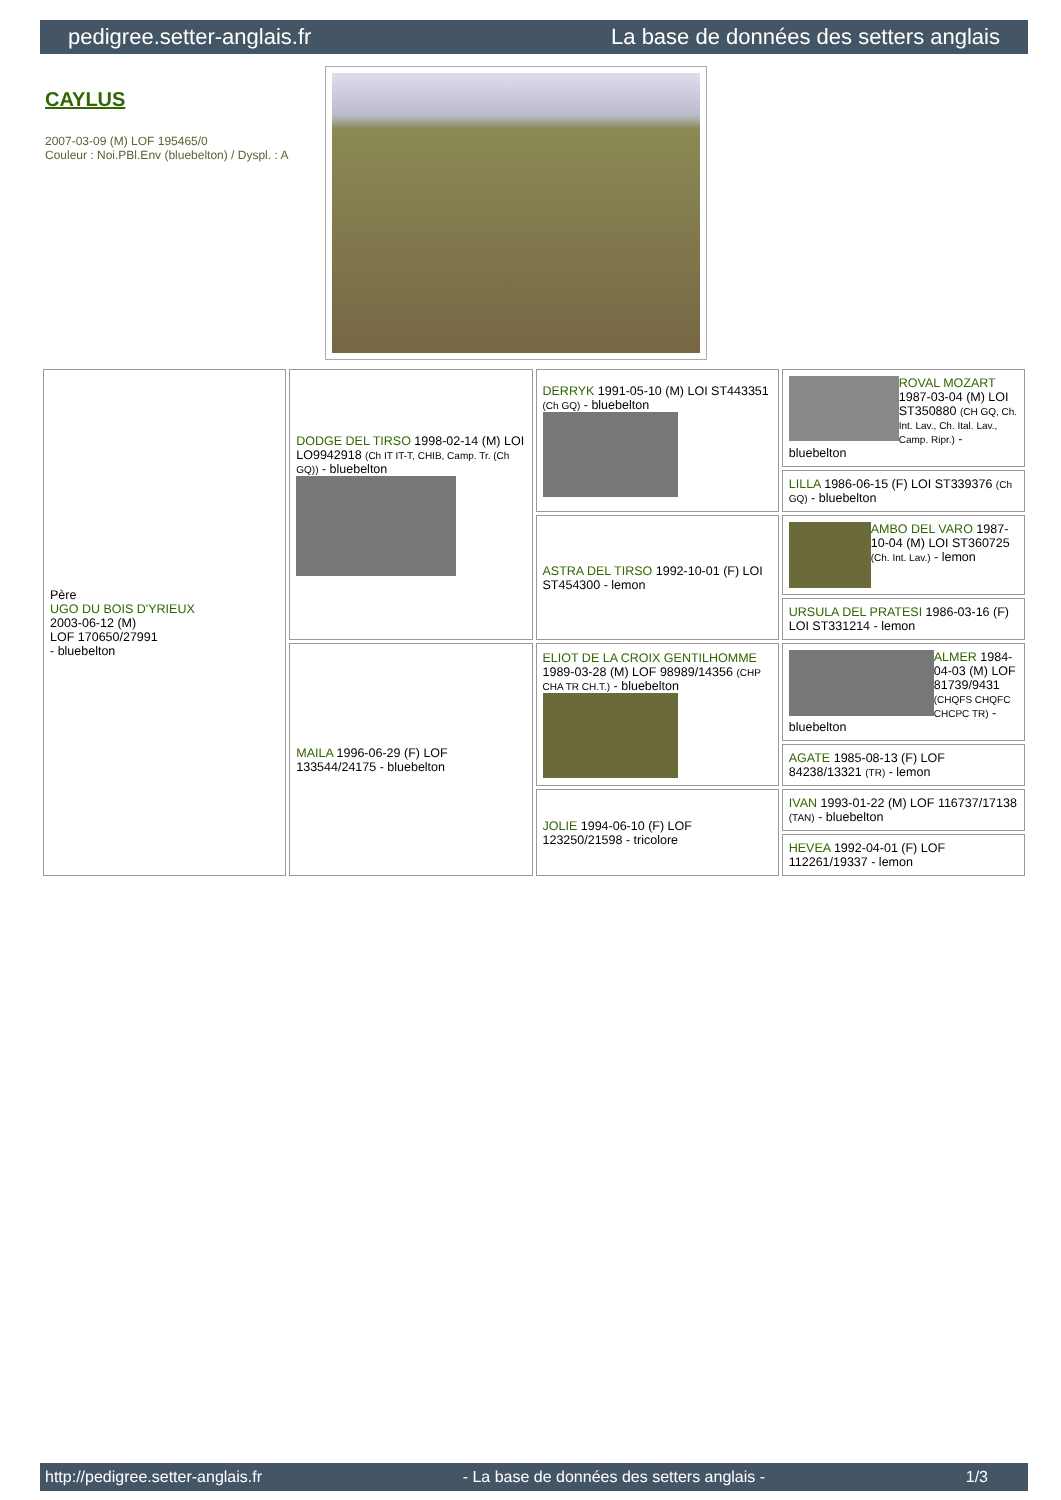pedigree.setter-anglais.fr La base de données des setters anglais
CAYLUS
2007-03-09 (M) LOF 195465/0
Couleur : Noi.PBl.Env (bluebelton) / Dyspl. : A
| Père UGO DU BOIS D'YRIEUX 2003-06-12 (M) LOF 170650/27991 - bluebelton | DODGE DEL TIRSO 1998-02-14 (M) LOI LO9942918 (Ch IT IT-T, CHIB, Camp. Tr. (Ch GQ)) - bluebelton | DERRYK 1991-05-10 (M) LOI ST443351 (Ch GQ) - bluebelton | ROVAL MOZART 1987-03-04 (M) LOI ST350880 (CH GQ, Ch. Int. Lav., Ch. Ital. Lav., Camp. Ripr.) - bluebelton |
| | | | LILLA 1986-06-15 (F) LOI ST339376 (Ch GQ) - bluebelton |
| | | ASTRA DEL TIRSO 1992-10-01 (F) LOI ST454300 - lemon | AMBO DEL VARO 1987-10-04 (M) LOI ST360725 (Ch. Int. Lav.) - lemon |
| | | | URSULA DEL PRATESI 1986-03-16 (F) LOI ST331214 - lemon |
| | MAILA 1996-06-29 (F) LOF 133544/24175 - bluebelton | ELIOT DE LA CROIX GENTILHOMME 1989-03-28 (M) LOF 98989/14356 (CHP CHA TR CH.T.) - bluebelton | ALMER 1984-04-03 (M) LOF 81739/9431 (CHQFS CHQFC CHCPC TR) - bluebelton |
| | | | AGATE 1985-08-13 (F) LOF 84238/13321 (TR) - lemon |
| | | JOLIE 1994-06-10 (F) LOF 123250/21598 - tricolore | IVAN 1993-01-22 (M) LOF 116737/17138 (TAN) - bluebelton |
| | | | HEVEA 1992-04-01 (F) LOF 112261/19337 - lemon |
http://pedigree.setter-anglais.fr - La base de données des setters anglais - 1/3